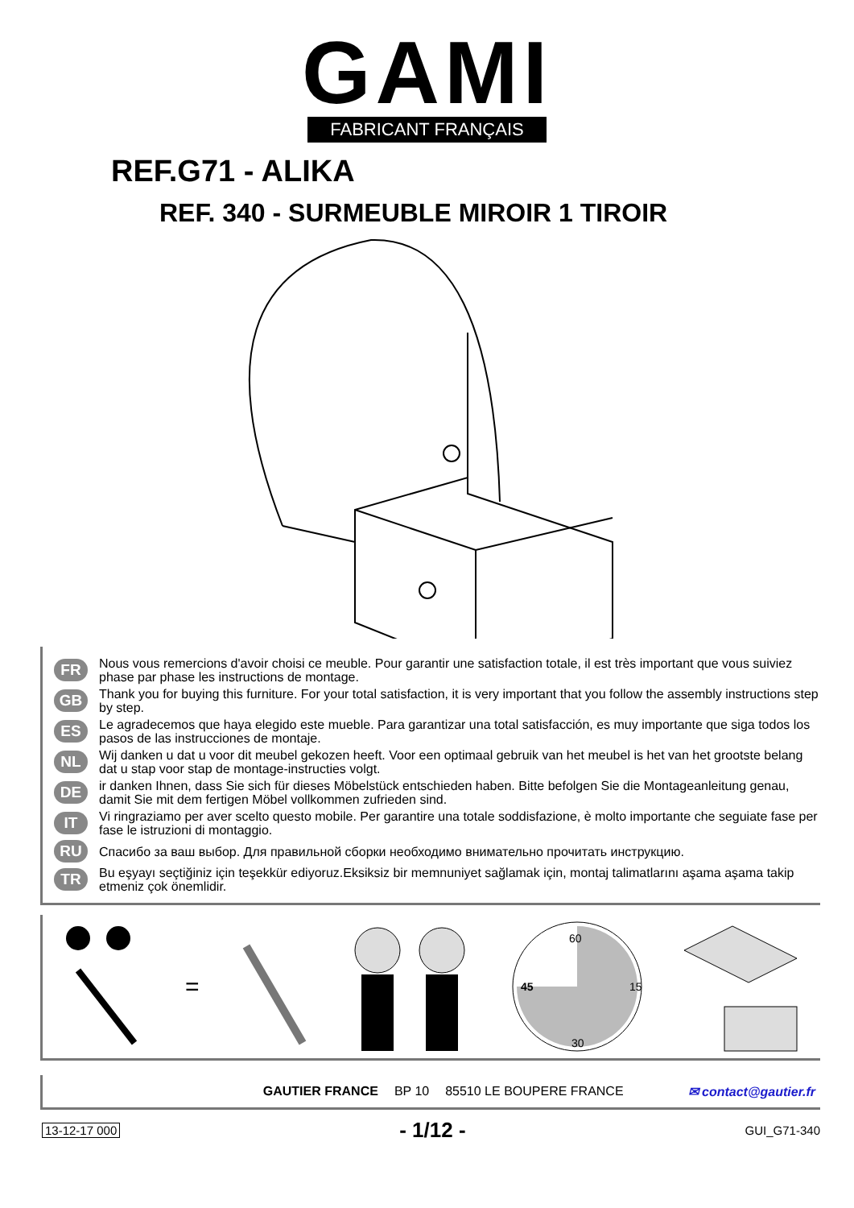GAMI
FABRICANT FRANÇAIS
REF.G71 - ALIKA
REF. 340 - SURMEUBLE MIROIR 1 TIROIR
FR Nous vous remercions d'avoir choisi ce meuble. Pour garantir une satisfaction totale, il est très important que vous suiviez phase par phase les instructions de montage.
GB Thank you for buying this furniture. For your total satisfaction, it is very important that you follow the assembly instructions step by step.
ES Le agradecemos que haya elegido este mueble. Para garantizar una total satisfacción, es muy importante que siga todos los pasos de las instrucciones de montaje.
NL Wij danken u dat u voor dit meubel gekozen heeft. Voor een optimaal gebruik van het meubel is het van het grootste belang dat u stap voor stap de montage-instructies volgt.
DE ir danken Ihnen, dass Sie sich für dieses Möbelstück entschieden haben. Bitte befolgen Sie die Montageanleitung genau, damit Sie mit dem fertigen Möbel vollkommen zufrieden sind.
IT Vi ringraziamo per aver scelto questo mobile. Per garantire una totale soddisfazione, è molto importante che seguiate fase per fase le istruzioni di montaggio.
RU Спасибо за ваш выбор. Для правильной сборки необходимо внимательно прочитать инструкцию.
TR Bu eşyayı seçtiğiniz için teşekkür ediyoruz.Eksiksiz bir memnuniyet sağlamak için, montaj talimatlarını aşama aşama takip etmeniz çok önemlidir.
=
60
15
30
45
GAUTIER FRANCE BP 10 85510 LE BOUPERE FRANCE ✉ contact@gautier.fr
13-12-17 000 - 1/12 - GUI_G71-340